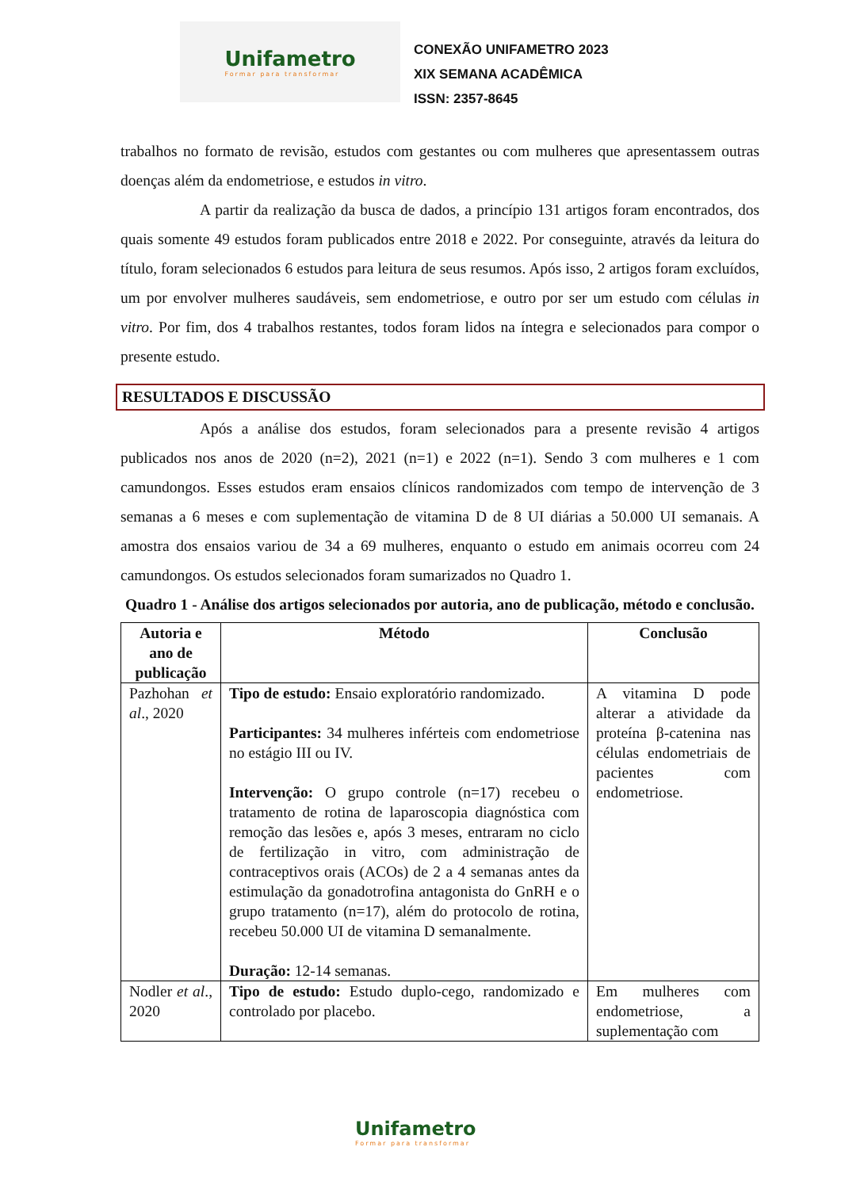Unifametro
Formar para transformar
CONEXÃO UNIFAMETRO 2023
XIX SEMANA ACADÊMICA
ISSN: 2357-8645
trabalhos no formato de revisão, estudos com gestantes ou com mulheres que apresentassem outras doenças além da endometriose, e estudos in vitro.
A partir da realização da busca de dados, a princípio 131 artigos foram encontrados, dos quais somente 49 estudos foram publicados entre 2018 e 2022. Por conseguinte, através da leitura do título, foram selecionados 6 estudos para leitura de seus resumos. Após isso, 2 artigos foram excluídos, um por envolver mulheres saudáveis, sem endometriose, e outro por ser um estudo com células in vitro. Por fim, dos 4 trabalhos restantes, todos foram lidos na íntegra e selecionados para compor o presente estudo.
RESULTADOS E DISCUSSÃO
Após a análise dos estudos, foram selecionados para a presente revisão 4 artigos publicados nos anos de 2020 (n=2), 2021 (n=1) e 2022 (n=1). Sendo 3 com mulheres e 1 com camundongos. Esses estudos eram ensaios clínicos randomizados com tempo de intervenção de 3 semanas a 6 meses e com suplementação de vitamina D de 8 UI diárias a 50.000 UI semanais. A amostra dos ensaios variou de 34 a 69 mulheres, enquanto o estudo em animais ocorreu com 24 camundongos. Os estudos selecionados foram sumarizados no Quadro 1.
Quadro 1 - Análise dos artigos selecionados por autoria, ano de publicação, método e conclusão.
| Autoria e ano de publicação | Método | Conclusão |
| --- | --- | --- |
| Pazhohan et al ., 2020 | Tipo de estudo: Ensaio exploratório randomizado. Participantes: 34 mulheres inférteis com endometriose no estágio III ou IV. Intervenção: O grupo controle (n=17) recebeu o tratamento de rotina de laparoscopia diagnóstica com remoção das lesões e, após 3 meses, entraram no ciclo de fertilização in vitro, com administração de contraceptivos orais (ACOs) de 2 a 4 semanas antes da estimulação da gonadotrofina antagonista do GnRH e o grupo tratamento (n=17), além do protocolo de rotina, recebeu 50.000 UI de vitamina D semanalmente. Duração: 12-14 semanas. | A vitamina D pode alterar a atividade da proteína β-catenina nas células endometriais de pacientes com endometriose. |
| Nodler et al ., 2020 | Tipo de estudo: Estudo duplo-cego, randomizado e controlado por placebo. | Em mulheres com endometriose, a suplementação com |
Unifametro
Formar para transformar